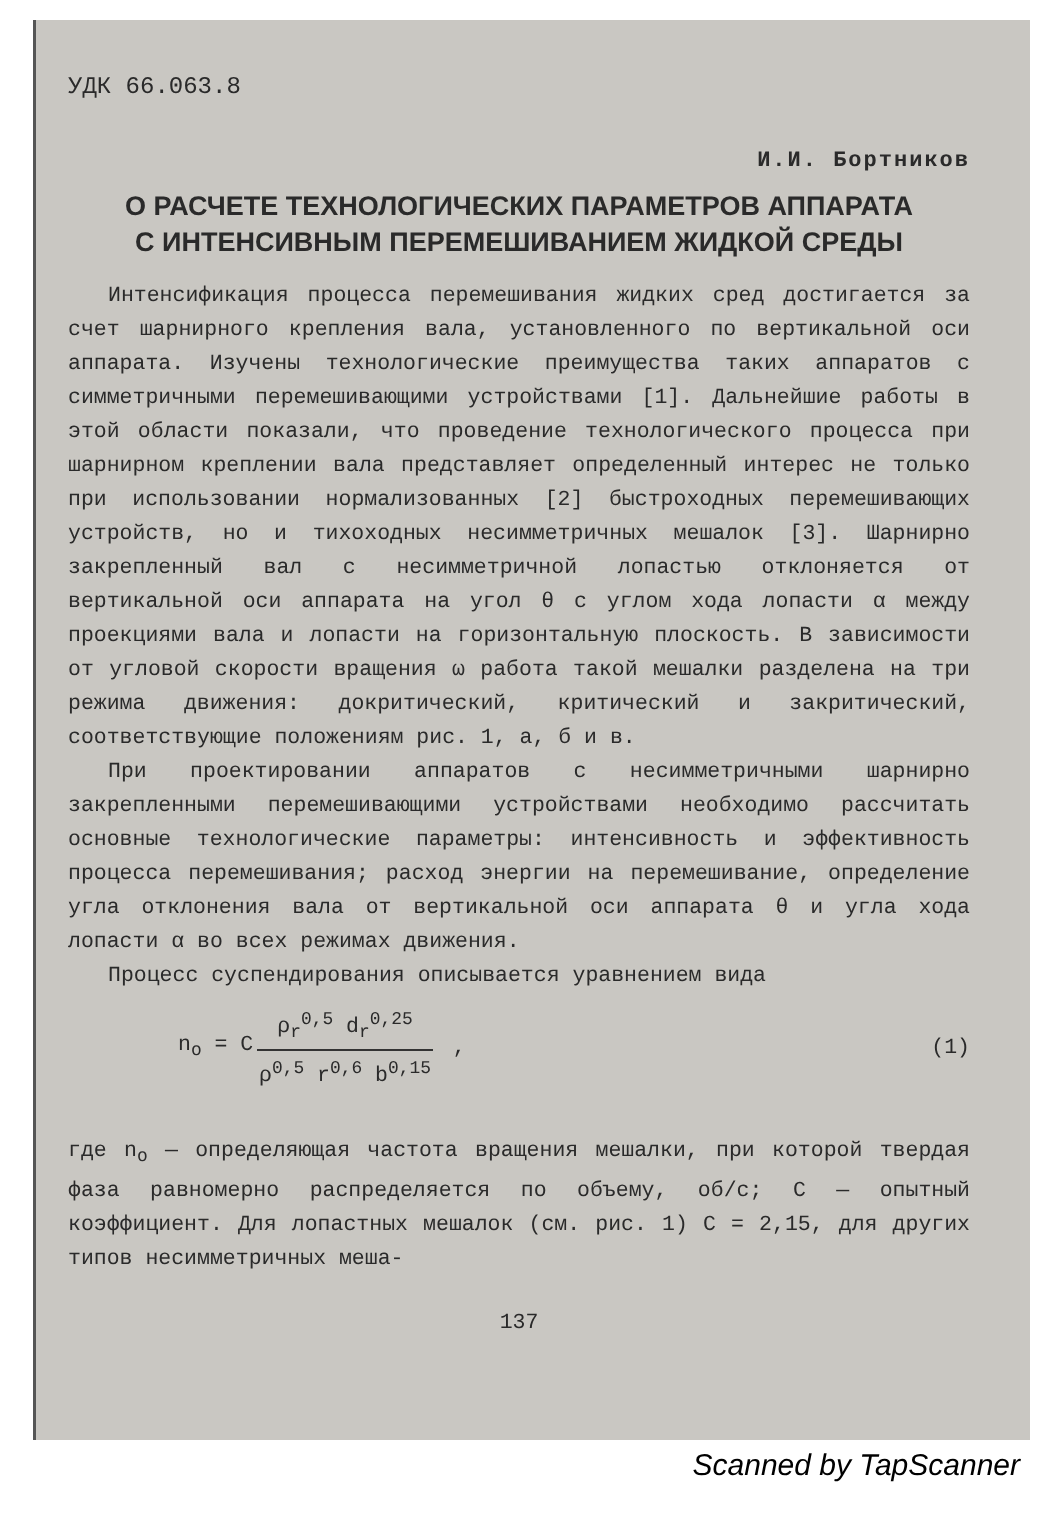УДК 66.063.8
И.И. Бортников
О РАСЧЕТЕ ТЕХНОЛОГИЧЕСКИХ ПАРАМЕТРОВ АППАРАТА
С ИНТЕНСИВНЫМ ПЕРЕМЕШИВАНИЕМ ЖИДКОЙ СРЕДЫ
Интенсификация процесса перемешивания жидких сред достигается за счет шарнирного крепления вала, установленного по вертикальной оси аппарата. Изучены технологические преимущества таких аппаратов с симметричными перемешивающими устройствами [1]. Дальнейшие работы в этой области показали, что проведение технологического процесса при шарнирном креплении вала представляет определенный интерес не только при использовании нормализованных [2] быстроходных перемешивающих устройств, но и тихоходных несимметричных мешалок [3]. Шарнирно закрепленный вал с несимметричной лопастью отклоняется от вертикальной оси аппарата на угол θ с углом хода лопасти α между проекциями вала и лопасти на горизонтальную плоскость. В зависимости от угловой скорости вращения ω работа такой мешалки разделена на три режима движения: докритический, критический и закритический, соответствующие положениям рис. 1, а, б и в.
При проектировании аппаратов с несимметричными шарнирно закрепленными перемешивающими устройствами необходимо рассчитать основные технологические параметры: интенсивность и эффективность процесса перемешивания; расход энергии на перемешивание, определение угла отклонения вала от вертикальной оси аппарата θ и угла хода лопасти α во всех режимах движения.
Процесс суспендирования описывается уравнением вида
n<sub>o</sub> = C
ρ<sub>r</sub><sup>0,5</sup> d<sub>r</sub><sup>0,25</sup>
ρ<sup>0,5</sup> r<sup>0,6</sup> b<sup>0,15</sup>
, (1)
где n<sub>o</sub> — определяющая частота вращения мешалки, при которой твердая фаза равномерно распределяется по объему, об/с; C — опытный коэффициент. Для лопастных мешалок (см. рис. 1) C = 2,15, для других типов несимметричных меша-
137
Scanned by TapScanner